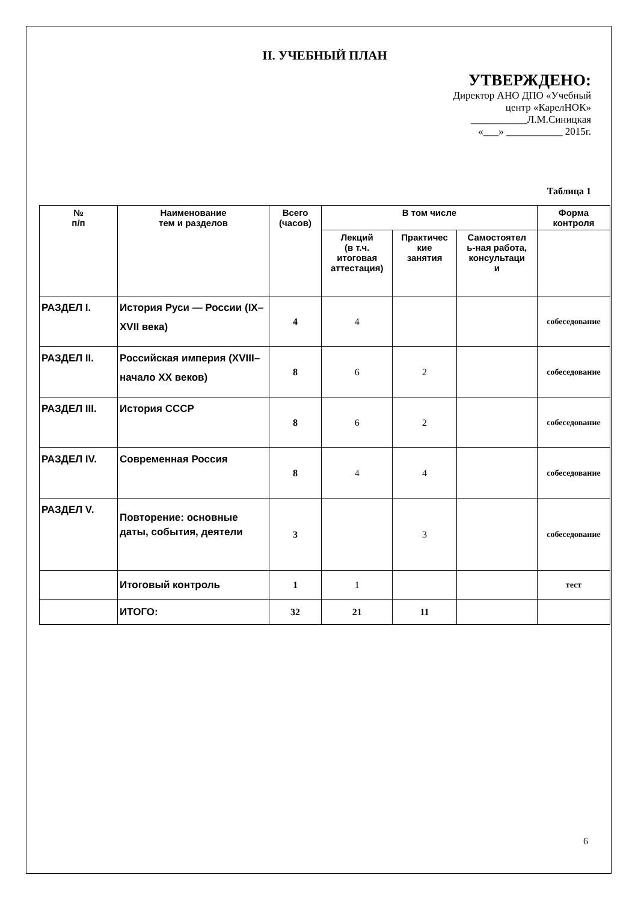II. УЧЕБНЫЙ ПЛАН
УТВЕРЖДЕНО:
Директор АНО ДПО «Учебный
центр «КарелНОК»
___________Л.М.Синицкая
«___» ___________ 2015г.
Таблица 1
| № п/п | Наименование тем и разделов | Всего (часов) | В том числе | | | Форма контроля |
| --- | --- | --- | --- | --- | --- | --- |
| | | | Лекций (в т.ч. итоговая аттестация) | Практичес кие занятия | Самостоятел ь-ная работа, консультаци и | |
| РАЗДЕЛ I. | История Руси — России (IX–XVII века) | 4 | 4 | | | собеседование |
| РАЗДЕЛ II. | Российская империя (XVIII–начало XX веков) | 8 | 6 | 2 | | собеседование |
| РАЗДЕЛ III. | История СССР | 8 | 6 | 2 | | собеседование |
| РАЗДЕЛ IV. | Современная Россия | 8 | 4 | 4 | | собеседование |
| РАЗДЕЛ V. | Повторение: основные даты, события, деятели | 3 | | 3 | | собеседование |
| | Итоговый контроль | 1 | 1 | | | тест |
| | ИТОГО: | 32 | 21 | 11 | | |
6